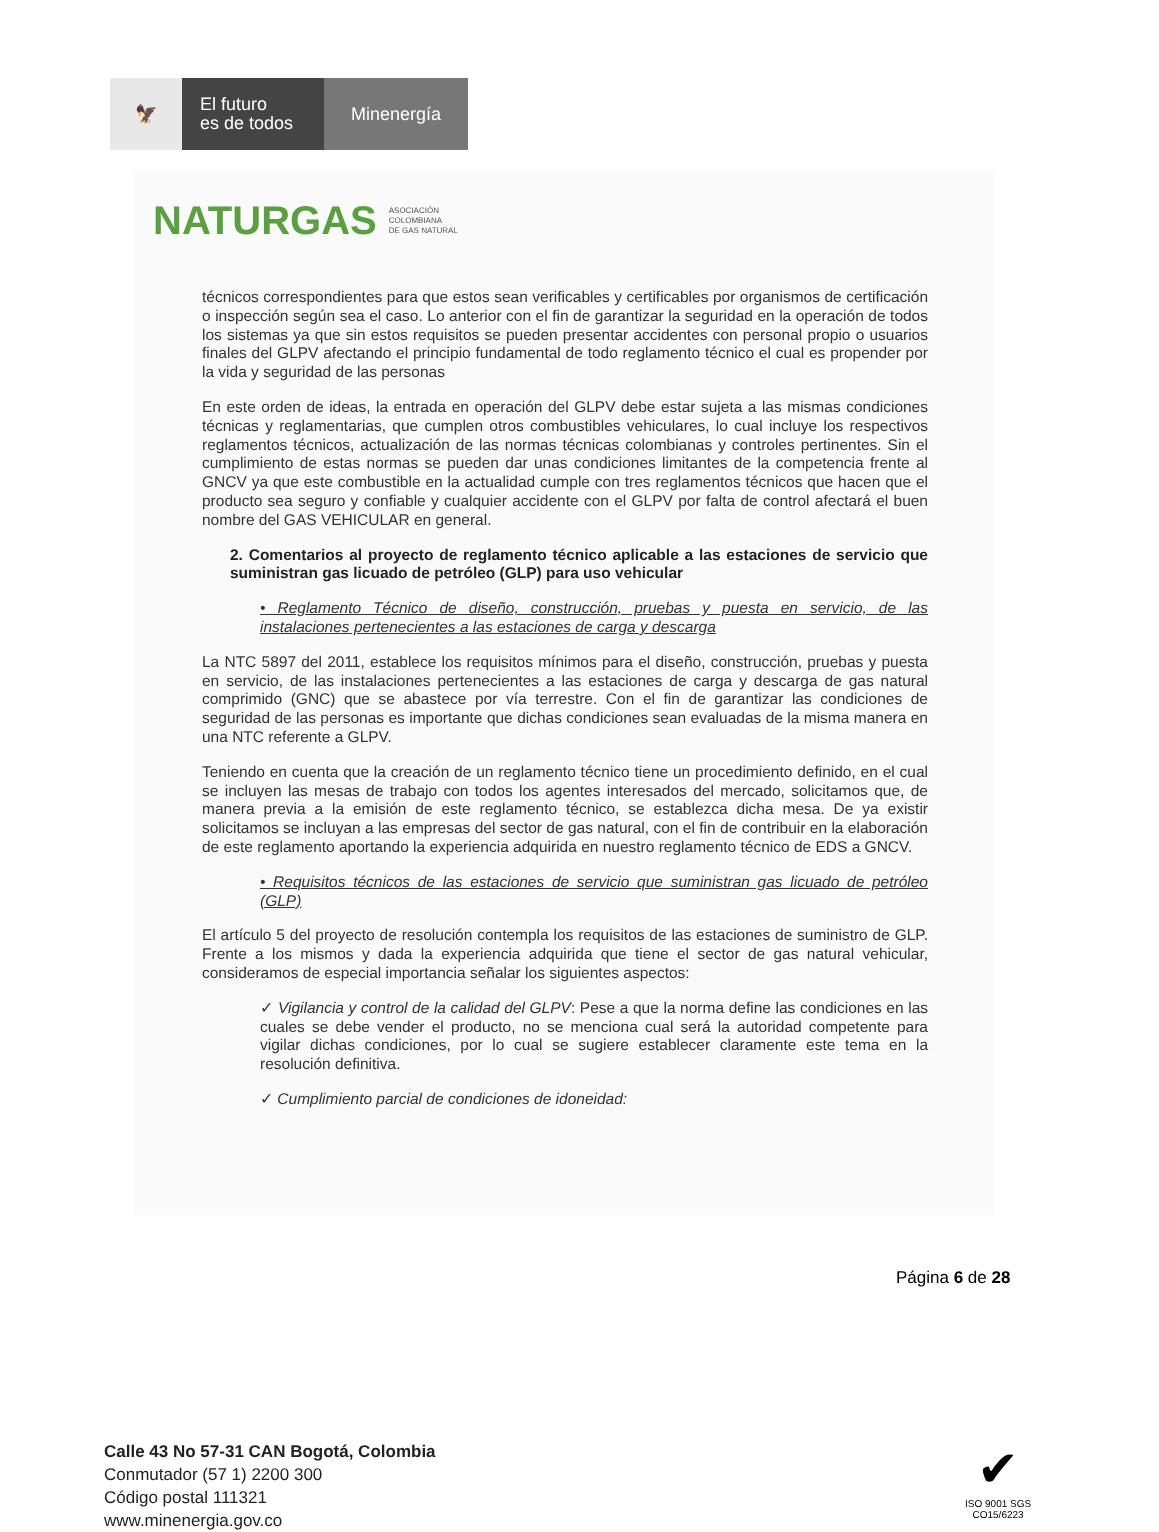🦅
El futuro
es de todos
Minenergía
NATURGAS ASOCIACIÓN
COLOMBIANA
DE GAS NATURAL
técnicos correspondientes para que estos sean verificables y certificables por organismos de certificación o inspección según sea el caso. Lo anterior con el fin de garantizar la seguridad en la operación de todos los sistemas ya que sin estos requisitos se pueden presentar accidentes con personal propio o usuarios finales del GLPV afectando el principio fundamental de todo reglamento técnico el cual es propender por la vida y seguridad de las personas
En este orden de ideas, la entrada en operación del GLPV debe estar sujeta a las mismas condiciones técnicas y reglamentarias, que cumplen otros combustibles vehiculares, lo cual incluye los respectivos reglamentos técnicos, actualización de las normas técnicas colombianas y controles pertinentes. Sin el cumplimiento de estas normas se pueden dar unas condiciones limitantes de la competencia frente al GNCV ya que este combustible en la actualidad cumple con tres reglamentos técnicos que hacen que el producto sea seguro y confiable y cualquier accidente con el GLPV por falta de control afectará el buen nombre del GAS VEHICULAR en general.
2. Comentarios al proyecto de reglamento técnico aplicable a las estaciones de servicio que suministran gas licuado de petróleo (GLP) para uso vehicular
• Reglamento Técnico de diseño, construcción, pruebas y puesta en servicio, de las instalaciones pertenecientes a las estaciones de carga y descarga
La NTC 5897 del 2011, establece los requisitos mínimos para el diseño, construcción, pruebas y puesta en servicio, de las instalaciones pertenecientes a las estaciones de carga y descarga de gas natural comprimido (GNC) que se abastece por vía terrestre. Con el fin de garantizar las condiciones de seguridad de las personas es importante que dichas condiciones sean evaluadas de la misma manera en una NTC referente a GLPV.
Teniendo en cuenta que la creación de un reglamento técnico tiene un procedimiento definido, en el cual se incluyen las mesas de trabajo con todos los agentes interesados del mercado, solicitamos que, de manera previa a la emisión de este reglamento técnico, se establezca dicha mesa. De ya existir solicitamos se incluyan a las empresas del sector de gas natural, con el fin de contribuir en la elaboración de este reglamento aportando la experiencia adquirida en nuestro reglamento técnico de EDS a GNCV.
• Requisitos técnicos de las estaciones de servicio que suministran gas licuado de petróleo (GLP)
El artículo 5 del proyecto de resolución contempla los requisitos de las estaciones de suministro de GLP. Frente a los mismos y dada la experiencia adquirida que tiene el sector de gas natural vehicular, consideramos de especial importancia señalar los siguientes aspectos:
✓ Vigilancia y control de la calidad del GLPV: Pese a que la norma define las condiciones en las cuales se debe vender el producto, no se menciona cual será la autoridad competente para vigilar dichas condiciones, por lo cual se sugiere establecer claramente este tema en la resolución definitiva.
✓ Cumplimiento parcial de condiciones de idoneidad:
Página 6 de 28
Calle 43 No 57-31 CAN Bogotá, Colombia
Conmutador (57 1) 2200 300
Código postal 111321
www.minenergia.gov.co
✔
ISO 9001 SGS
CO15/6223